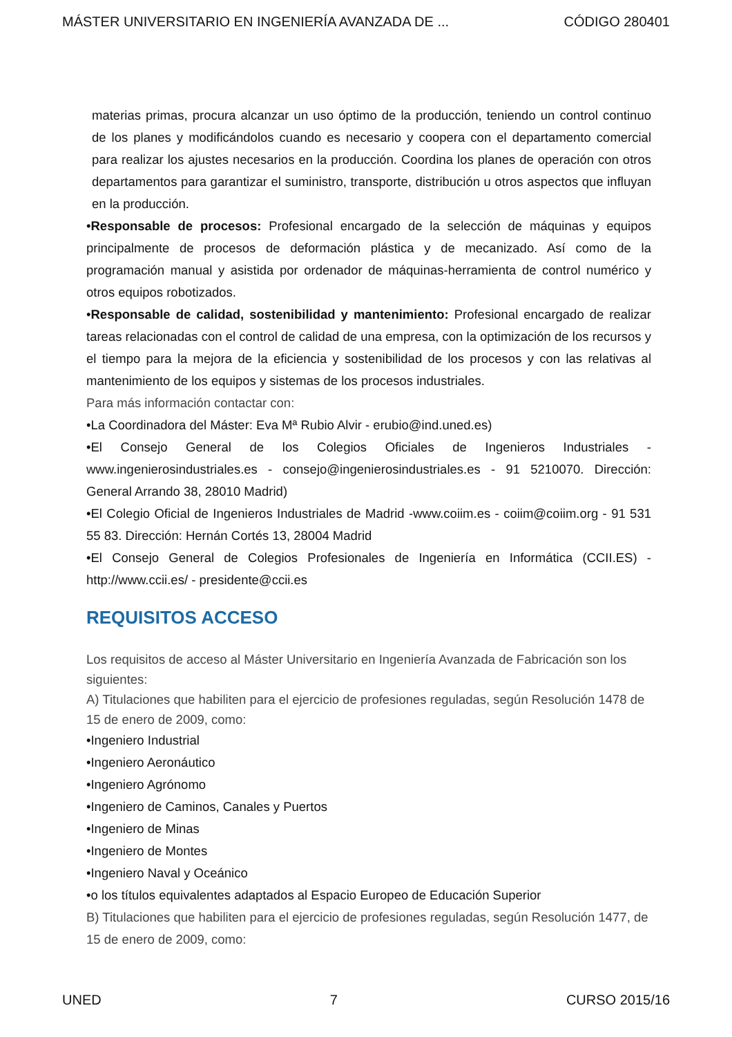MÁSTER UNIVERSITARIO EN INGENIERÍA AVANZADA DE ... CÓDIGO 280401
materias primas, procura alcanzar un uso óptimo de la producción, teniendo un control continuo de los planes y modificándolos cuando es necesario y coopera con el departamento comercial para realizar los ajustes necesarios en la producción. Coordina los planes de operación con otros departamentos para garantizar el suministro, transporte, distribución u otros aspectos que influyan en la producción.
•Responsable de procesos: Profesional encargado de la selección de máquinas y equipos principalmente de procesos de deformación plástica y de mecanizado. Así como de la programación manual y asistida por ordenador de máquinas-herramienta de control numérico y otros equipos robotizados.
•Responsable de calidad, sostenibilidad y mantenimiento: Profesional encargado de realizar tareas relacionadas con el control de calidad de una empresa, con la optimización de los recursos y el tiempo para la mejora de la eficiencia y sostenibilidad de los procesos y con las relativas al mantenimiento de los equipos y sistemas de los procesos industriales.
Para más información contactar con:
•La Coordinadora del Máster: Eva Mª Rubio Alvir - erubio@ind.uned.es)
•El Consejo General de los Colegios Oficiales de Ingenieros Industriales - www.ingenierosindustriales.es - consejo@ingenierosindustriales.es - 91 5210070. Dirección: General Arrando 38, 28010 Madrid)
•El Colegio Oficial de Ingenieros Industriales de Madrid -www.coiim.es - coiim@coiim.org - 91 531 55 83. Dirección: Hernán Cortés 13, 28004 Madrid
•El Consejo General de Colegios Profesionales de Ingeniería en Informática (CCII.ES) - http://www.ccii.es/ - presidente@ccii.es
REQUISITOS ACCESO
Los requisitos de acceso al Máster Universitario en Ingeniería Avanzada de Fabricación son los siguientes:
A) Titulaciones que habiliten para el ejercicio de profesiones reguladas, según Resolución 1478 de 15 de enero de 2009, como:
•Ingeniero Industrial
•Ingeniero Aeronáutico
•Ingeniero Agrónomo
•Ingeniero de Caminos, Canales y Puertos
•Ingeniero de Minas
•Ingeniero de Montes
•Ingeniero Naval y Oceánico
•o los títulos equivalentes adaptados al Espacio Europeo de Educación Superior
B) Titulaciones que habiliten para el ejercicio de profesiones reguladas, según Resolución 1477, de 15 de enero de 2009, como:
UNED 7 CURSO 2015/16